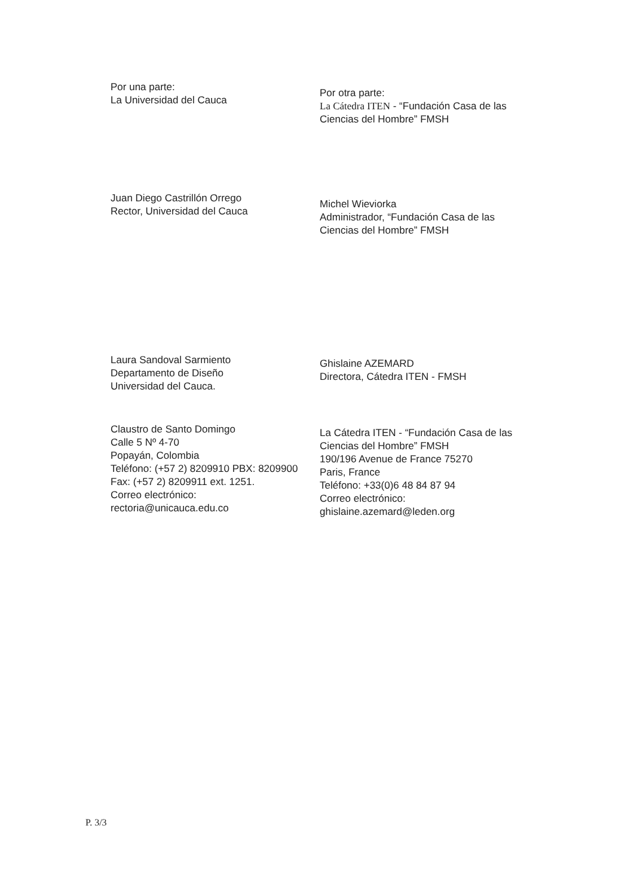Por una parte:
La Universidad del Cauca
Por otra parte:
La Cátedra ITEN - “Fundación Casa de las Ciencias del Hombre” FMSH
Juan Diego Castrillón Orrego
Rector, Universidad del Cauca
Michel Wieviorka
Administrador, “Fundación Casa de las Ciencias del Hombre” FMSH
Laura Sandoval Sarmiento
Departamento de Diseño
Universidad del Cauca.
Ghislaine AZEMARD
Directora, Cátedra ITEN - FMSH
Claustro de Santo Domingo
Calle 5 Nº 4-70
Popayán, Colombia
Teléfono: (+57 2) 8209910 PBX: 8209900
Fax: (+57 2) 8209911 ext. 1251.
Correo electrónico:
rectoria@unicauca.edu.co
La Cátedra ITEN - “Fundación Casa de las Ciencias del Hombre” FMSH
190/196 Avenue de France 75270
Paris, France
Teléfono: +33(0)6 48 84 87 94
Correo electrónico:
ghislaine.azemard@leden.org
P. 3/3